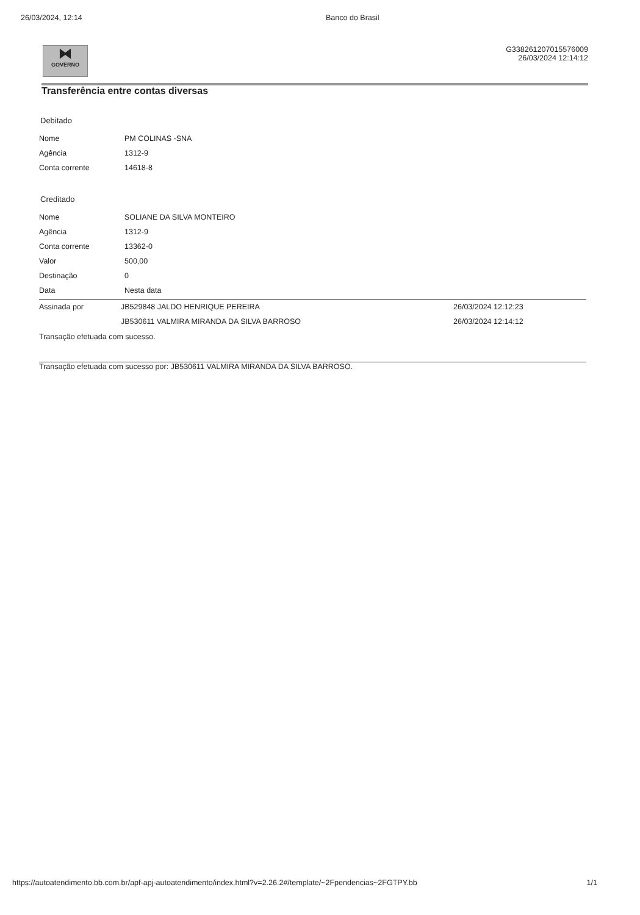26/03/2024, 12:14 Banco do Brasil
⧓
GOVERNO
G338261207015576009
26/03/2024 12:14:12
Transferência entre contas diversas
Debitado
| Nome | PM COLINAS -SNA |
| Agência | 1312-9 |
| Conta corrente | 14618-8 |
Creditado
| Nome | SOLIANE DA SILVA MONTEIRO |
| Agência | 1312-9 |
| Conta corrente | 13362-0 |
| Valor | 500,00 |
| Destinação | 0 |
| Data | Nesta data |
| Assinada por | JB529848 JALDO HENRIQUE PEREIRA | 26/03/2024 12:12:23 |
| | JB530611 VALMIRA MIRANDA DA SILVA BARROSO | 26/03/2024 12:14:12 |
Transação efetuada com sucesso.
Transação efetuada com sucesso por: JB530611 VALMIRA MIRANDA DA SILVA BARROSO.
https://autoatendimento.bb.com.br/apf-apj-autoatendimento/index.html?v=2.26.2#/template/~2Fpendencias~2FGTPY.bb
1/1